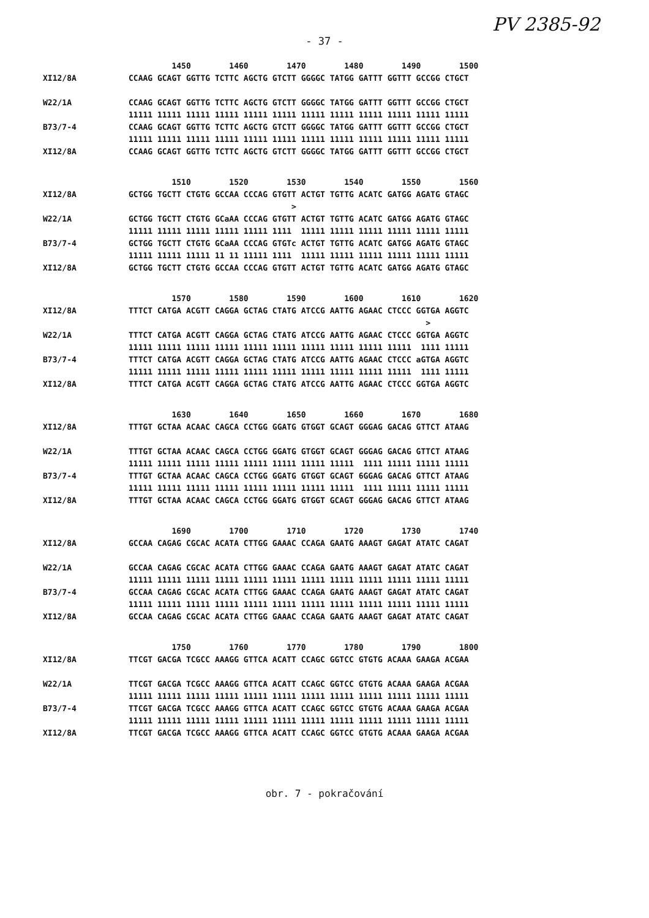PV 2385-92
- 37 -
| | 1450 1460 1470 1480 1490 1500 |
| XI12/8A | CCAAG GCAGT GGTTG TCTTC AGCTG GTCTT GGGGC TATGG GATTT GGTTT GCCGG CTGCT |
| W22/1A | CCAAG GCAGT GGTTG TCTTC AGCTG GTCTT GGGGC TATGG GATTT GGTTT GCCGG CTGCT |
| | 11111 11111 11111 11111 11111 11111 11111 11111 11111 11111 11111 11111 |
| B73/7-4 | CCAAG GCAGT GGTTG TCTTC AGCTG GTCTT GGGGC TATGG GATTT GGTTT GCCGG CTGCT |
| | 11111 11111 11111 11111 11111 11111 11111 11111 11111 11111 11111 11111 |
| XI12/8A | CCAAG GCAGT GGTTG TCTTC AGCTG GTCTT GGGGC TATGG GATTT GGTTT GCCGG CTGCT |
| | 1510 1520 1530 1540 1550 1560 |
| XI12/8A | GCTGG TGCTT CTGTG GCCAA CCCAG GTGTT ACTGT TGTTG ACATC GATGG AGATG GTAGC |
| | > |
| W22/1A | GCTGG TGCTT CTGTG GCaAA CCCAG GTGTT ACTGT TGTTG ACATC GATGG AGATG GTAGC |
| | 11111 11111 11111 11111 11111 1111 11111 11111 11111 11111 11111 11111 |
| B73/7-4 | GCTGG TGCTT CTGTG GCaAA CCCAG GTGTc ACTGT TGTTG ACATC GATGG AGATG GTAGC |
| | 11111 11111 11111 11 11 11111 1111 11111 11111 11111 11111 11111 11111 |
| XI12/8A | GCTGG TGCTT CTGTG GCCAA CCCAG GTGTT ACTGT TGTTG ACATC GATGG AGATG GTAGC |
| | 1570 1580 1590 1600 1610 1620 |
| XI12/8A | TTTCT CATGA ACGTT CAGGA GCTAG CTATG ATCCG AATTG AGAAC CTCCC GGTGA AGGTC |
| | > |
| W22/1A | TTTCT CATGA ACGTT CAGGA GCTAG CTATG ATCCG AATTG AGAAC CTCCC GGTGA AGGTC |
| | 11111 11111 11111 11111 11111 11111 11111 11111 11111 11111 1111 11111 |
| B73/7-4 | TTTCT CATGA ACGTT CAGGA GCTAG CTATG ATCCG AATTG AGAAC CTCCC aGTGA AGGTC |
| | 11111 11111 11111 11111 11111 11111 11111 11111 11111 11111 1111 11111 |
| XI12/8A | TTTCT CATGA ACGTT CAGGA GCTAG CTATG ATCCG AATTG AGAAC CTCCC GGTGA AGGTC |
| | 1630 1640 1650 1660 1670 1680 |
| XI12/8A | TTTGT GCTAA ACAAC CAGCA CCTGG GGATG GTGGT GCAGT GGGAG GACAG GTTCT ATAAG |
| W22/1A | TTTGT GCTAA ACAAC CAGCA CCTGG GGATG GTGGT GCAGT GGGAG GACAG GTTCT ATAAG |
| | 11111 11111 11111 11111 11111 11111 11111 11111 1111 11111 11111 11111 |
| B73/7-4 | TTTGT GCTAA ACAAC CAGCA CCTGG GGATG GTGGT GCAGT 6GGAG GACAG GTTCT ATAAG |
| | 11111 11111 11111 11111 11111 11111 11111 11111 1111 11111 11111 11111 |
| XI12/8A | TTTGT GCTAA ACAAC CAGCA CCTGG GGATG GTGGT GCAGT GGGAG GACAG GTTCT ATAAG |
| | 1690 1700 1710 1720 1730 1740 |
| XI12/8A | GCCAA CAGAG CGCAC ACATA CTTGG GAAAC CCAGA GAATG AAAGT GAGAT ATATC CAGAT |
| W22/1A | GCCAA CAGAG CGCAC ACATA CTTGG GAAAC CCAGA GAATG AAAGT GAGAT ATATC CAGAT |
| | 11111 11111 11111 11111 11111 11111 11111 11111 11111 11111 11111 11111 |
| B73/7-4 | GCCAA CAGAG CGCAC ACATA CTTGG GAAAC CCAGA GAATG AAAGT GAGAT ATATC CAGAT |
| | 11111 11111 11111 11111 11111 11111 11111 11111 11111 11111 11111 11111 |
| XI12/8A | GCCAA CAGAG CGCAC ACATA CTTGG GAAAC CCAGA GAATG AAAGT GAGAT ATATC CAGAT |
| | 1750 1760 1770 1780 1790 1800 |
| XI12/8A | TTCGT GACGA TCGCC AAAGG GTTCA ACATT CCAGC GGTCC GTGTG ACAAA GAAGA ACGAA |
| W22/1A | TTCGT GACGA TCGCC AAAGG GTTCA ACATT CCAGC GGTCC GTGTG ACAAA GAAGA ACGAA |
| | 11111 11111 11111 11111 11111 11111 11111 11111 11111 11111 11111 11111 |
| B73/7-4 | TTCGT GACGA TCGCC AAAGG GTTCA ACATT CCAGC GGTCC GTGTG ACAAA GAAGA ACGAA |
| | 11111 11111 11111 11111 11111 11111 11111 11111 11111 11111 11111 11111 |
| XI12/8A | TTCGT GACGA TCGCC AAAGG GTTCA ACATT CCAGC GGTCC GTGTG ACAAA GAAGA ACGAA |
obr. 7 - pokračování